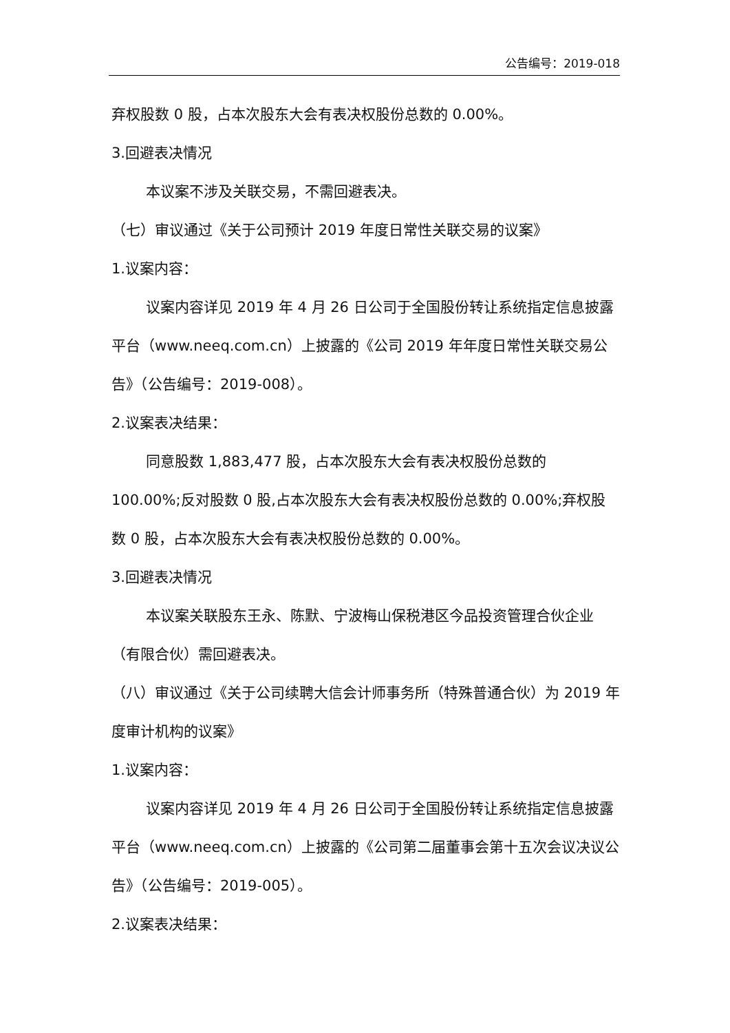公告编号：2019-018
弃权股数 0 股，占本次股东大会有表决权股份总数的 0.00%。
3.回避表决情况
本议案不涉及关联交易，不需回避表决。
（七）审议通过《关于公司预计 2019 年度日常性关联交易的议案》
1.议案内容：
议案内容详见 2019 年 4 月 26 日公司于全国股份转让系统指定信息披露平台（www.neeq.com.cn）上披露的《公司 2019 年年度日常性关联交易公告》（公告编号：2019-008）。
2.议案表决结果：
同意股数 1,883,477 股，占本次股东大会有表决权股份总数的 100.00%;反对股数 0 股,占本次股东大会有表决权股份总数的 0.00%;弃权股数 0 股，占本次股东大会有表决权股份总数的 0.00%。
3.回避表决情况
本议案关联股东王永、陈默、宁波梅山保税港区今品投资管理合伙企业（有限合伙）需回避表决。
（八）审议通过《关于公司续聘大信会计师事务所（特殊普通合伙）为 2019 年度审计机构的议案》
1.议案内容：
议案内容详见 2019 年 4 月 26 日公司于全国股份转让系统指定信息披露平台（www.neeq.com.cn）上披露的《公司第二届董事会第十五次会议决议公告》（公告编号：2019-005）。
2.议案表决结果：